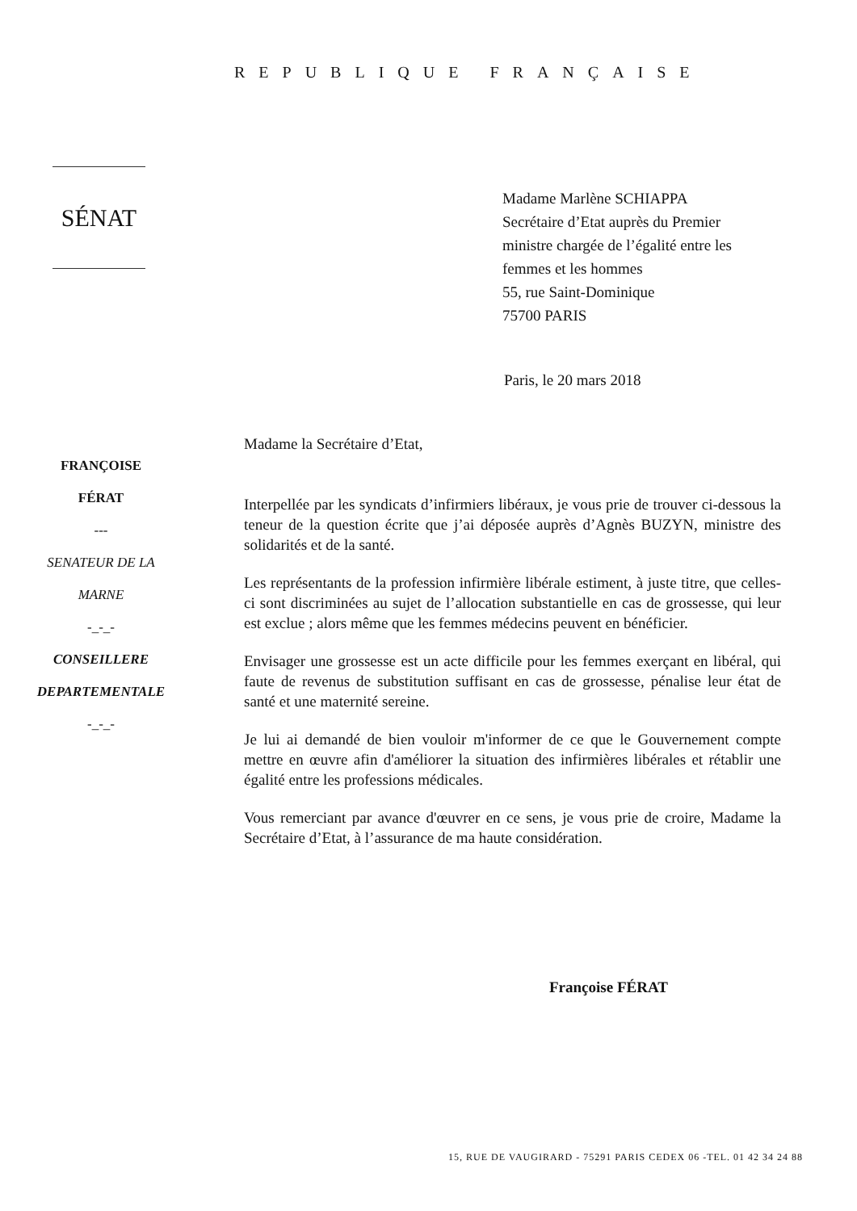REPUBLIQUE FRANÇAISE
SÉNAT
Madame Marlène SCHIAPPA
Secrétaire d’Etat auprès du Premier
ministre chargée de l’égalité entre les
femmes et les hommes
55, rue Saint-Dominique
75700 PARIS
Paris, le 20 mars 2018
FRANÇOISE
FÉRAT
---
SENATEUR DE LA
MARNE
-_-_-
CONSEILLERE
DEPARTEMENTALE
-_-_-
Madame la Secrétaire d’Etat,
Interpellée par les syndicats d’infirmiers libéraux, je vous prie de trouver ci-dessous la teneur de la question écrite que j’ai déposée auprès d’Agnès BUZYN, ministre des solidarités et de la santé.
Les représentants de la profession infirmière libérale estiment, à juste titre, que celles-ci sont discriminées au sujet de l’allocation substantielle en cas de grossesse, qui leur est exclue ; alors même que les femmes médecins peuvent en bénéficier.
Envisager une grossesse est un acte difficile pour les femmes exerçant en libéral, qui faute de revenus de substitution suffisant en cas de grossesse, pénalise leur état de santé et une maternité sereine.
Je lui ai demandé de bien vouloir m'informer de ce que le Gouvernement compte mettre en œuvre afin d'améliorer la situation des infirmières libérales et rétablir une égalité entre les professions médicales.
Vous remerciant par avance d'œuvrer en ce sens, je vous prie de croire, Madame la Secrétaire d’Etat, à l’assurance de ma haute considération.
Françoise FÉRAT
15, RUE DE VAUGIRARD - 75291 PARIS CEDEX 06 -TEL. 01 42 34 24 88